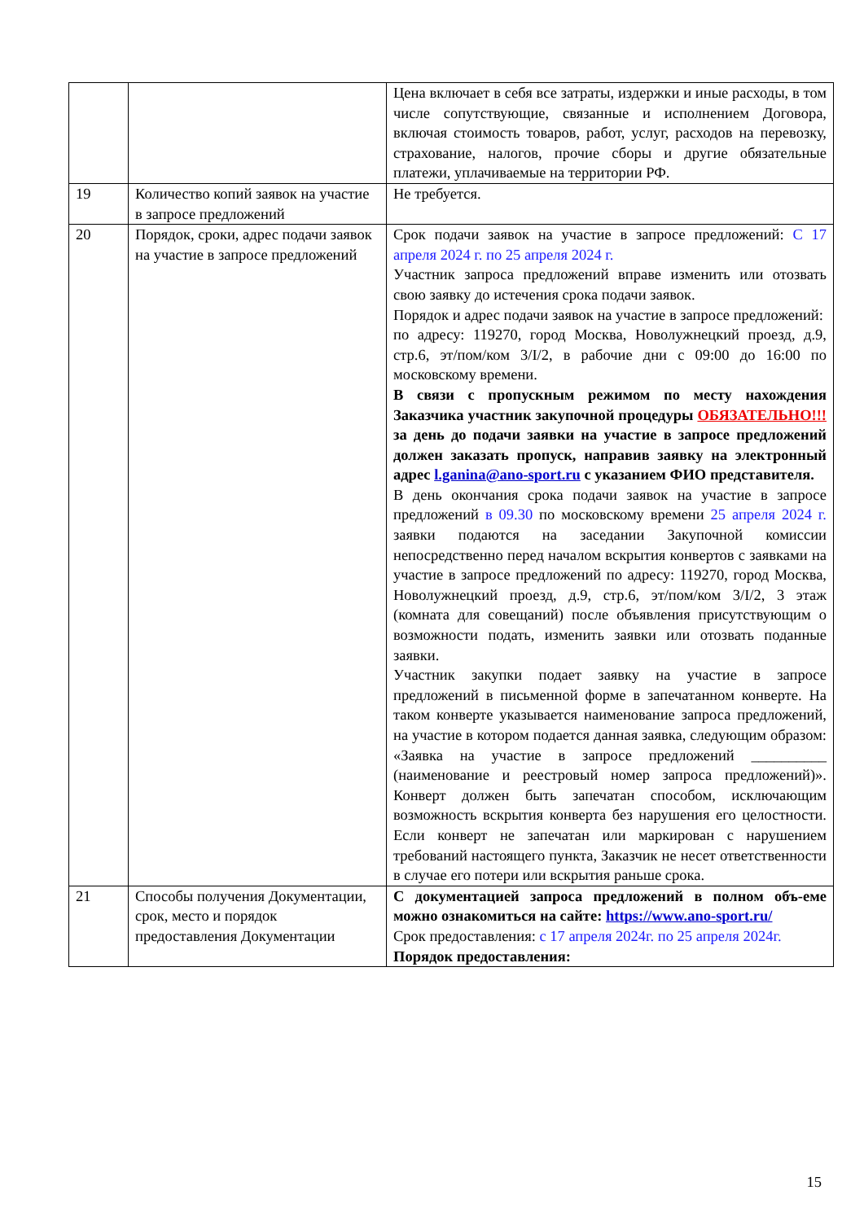| | | Цена включает в себя все затраты, издержки и иные расходы, в том числе сопутствующие, связанные и исполнением Договора, включая стоимость товаров, работ, услуг, расходов на перевозку, страхование, налогов, прочие сборы и другие обязательные платежи, уплачиваемые на территории РФ. |
| 19 | Количество копий заявок на участие в запросе предложений | Не требуется. |
| 20 | Порядок, сроки, адрес подачи заявок на участие в запросе предложений | Срок подачи заявок на участие в запросе предложений: С 17 апреля 2024 г. по 25 апреля 2024 г. Участник запроса предложений вправе изменить или отозвать свою заявку до истечения срока подачи заявок. Порядок и адрес подачи заявок на участие в запросе предложений: по адресу: 119270, город Москва, Новолужнецкий проезд, д.9, стр.6, эт/пом/ком 3/I/2, в рабочие дни с 09:00 до 16:00 по московскому времени. В связи с пропускным режимом по месту нахождения Заказчика участник закупочной процедуры ОБЯЗАТЕЛЬНО!!! за день до подачи заявки на участие в запросе предложений должен заказать пропуск, направив заявку на электронный адрес l.ganina@ano-sport.ru с указанием ФИО представителя. В день окончания срока подачи заявок на участие в запросе предложений в 09.30 по московскому времени 25 апреля 2024 г. заявки подаются на заседании Закупочной комиссии непосредственно перед началом вскрытия конвертов с заявками на участие в запросе предложений по адресу: 119270, город Москва, Новолужнецкий проезд, д.9, стр.6, эт/пом/ком 3/I/2, 3 этаж (комната для совещаний) после объявления присутствующим о возможности подать, изменить заявки или отозвать поданные заявки. Участник закупки подает заявку на участие в запросе предложений в письменной форме в запечатанном конверте. На таком конверте указывается наименование запроса предложений, на участие в котором подается данная заявка, следующим образом: «Заявка на участие в запросе предложений __________ (наименование и реестровый номер запроса предложений)». Конверт должен быть запечатан способом, исключающим возможность вскрытия конверта без нарушения его целостности. Если конверт не запечатан или маркирован с нарушением требований настоящего пункта, Заказчик не несет ответственности в случае его потери или вскрытия раньше срока. |
| 21 | Способы получения Документации, срок, место и порядок предоставления Документации | С документацией запроса предложений в полном объ-еме можно ознакомиться на сайте: https://www.ano-sport.ru/ Срок предоставления: с 17 апреля 2024г. по 25 апреля 2024г. Порядок предоставления: |
15